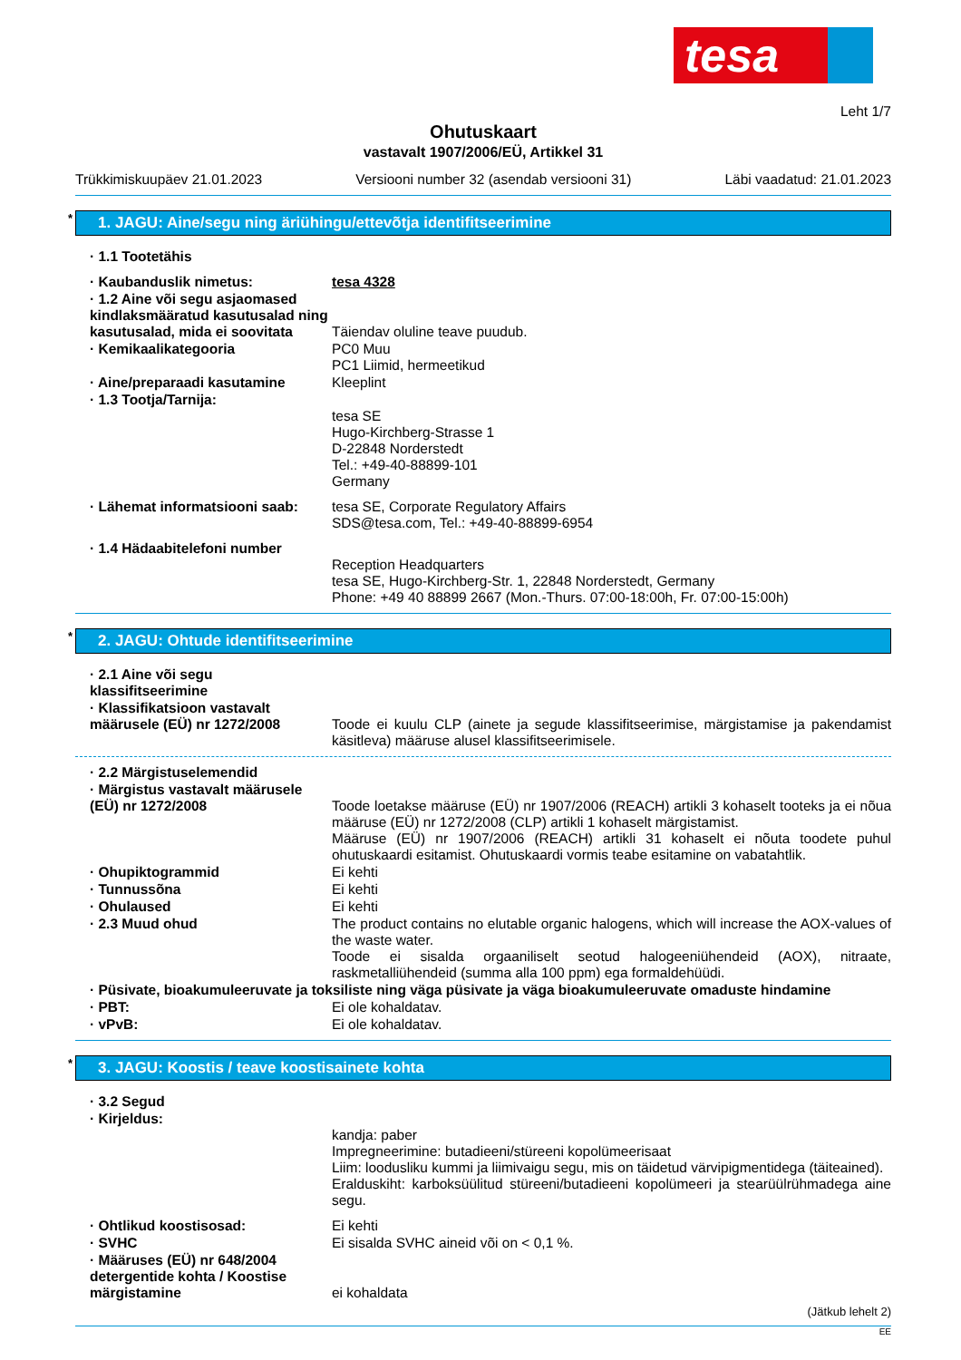tesa
Leht 1/7
Ohutuskaart
vastavalt 1907/2006/EÜ, Artikkel 31
Trükkimiskuupäev 21.01.2023 Versiooni number 32 (asendab versiooni 31) Läbi vaadatud: 21.01.2023
* 1. JAGU: Aine/segu ning äriühingu/ettevõtja identifitseerimine
· 1.1 Tootetähis
· Kaubanduslik nimetus: tesa 4328
· 1.2 Aine või segu asjaomased kindlaksmääratud kasutusalad ning kasutusalad, mida ei soovitata
Täiendav oluline teave puudub.
· Kemikaalikategooria PC0 Muu
PC1 Liimid, hermeetikud
· Aine/preparaadi kasutamine Kleeplint
· 1.3 Tootja/Tarnija:
tesa SE
Hugo-Kirchberg-Strasse 1
D-22848 Norderstedt
Tel.: +49-40-88899-101
Germany
· Lähemat informatsiooni saab: tesa SE, Corporate Regulatory Affairs
SDS@tesa.com, Tel.: +49-40-88899-6954
· 1.4 Hädaabitelefoni number
Reception Headquarters
tesa SE, Hugo-Kirchberg-Str. 1, 22848 Norderstedt, Germany
Phone: +49 40 88899 2667 (Mon.-Thurs. 07:00-18:00h, Fr. 07:00-15:00h)
* 2. JAGU: Ohtude identifitseerimine
· 2.1 Aine või segu klassifitseerimine
· Klassifikatsioon vastavalt määrusele (EÜ) nr 1272/2008
Toode ei kuulu CLP (ainete ja segude klassifitseerimise, märgistamise ja pakendamist käsitleva) määruse alusel klassifitseerimisele.
· 2.2 Märgistuselemendid
· Märgistus vastavalt määrusele (EÜ) nr 1272/2008
Toode loetakse määruse (EÜ) nr 1907/2006 (REACH) artikli 3 kohaselt tooteks ja ei nõua määruse (EÜ) nr 1272/2008 (CLP) artikli 1 kohaselt märgistamist.
Määruse (EÜ) nr 1907/2006 (REACH) artikli 31 kohaselt ei nõuta toodete puhul ohutuskaardi esitamist. Ohutuskaardi vormis teabe esitamine on vabatahtlik.
· Ohupiktogrammid Ei kehti
· Tunnussõna Ei kehti
· Ohulaused Ei kehti
· 2.3 Muud ohud The product contains no elutable organic halogens, which will increase the AOX-values of the waste water.
Toode ei sisalda orgaaniliselt seotud halogeeniühendeid (AOX), nitraate, raskmetalliühendeid (summa alla 100 ppm) ega formaldehüüdi.
· Püsivate, bioakumuleeruvate ja toksiliste ning väga püsivate ja väga bioakumuleeruvate omaduste hindamine
· PBT: Ei ole kohaldatav.
· vPvB: Ei ole kohaldatav.
* 3. JAGU: Koostis / teave koostisainete kohta
· 3.2 Segud
· Kirjeldus:
kandja: paber
Impregneerimine: butadieeni/stüreeni kopolümeerisaat
Liim: loodusliku kummi ja liimivaigu segu, mis on täidetud värvipigmentidega (täiteained).
Eralduskiht: karboksüülitud stüreeni/butadieeni kopolümeeri ja stearüülrühmadega aine segu.
· Ohtlikud koostisosad: Ei kehti
· SVHC Ei sisalda SVHC aineid või on < 0,1 %.
· Määruses (EÜ) nr 648/2004 detergentide kohta / Koostise märgistamine
ei kohaldata
(Jätkub lehelt 2)
EE